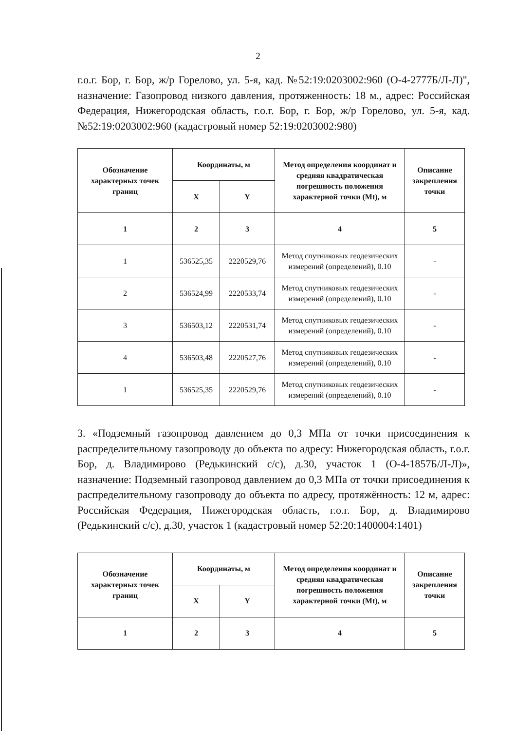2
г.о.г. Бор, г. Бор, ж/р Горелово, ул. 5-я, кад. №52:19:0203002:960 (О-4-2777Б/Л-Л)", назначение: Газопровод низкого давления, протяженность: 18 м., адрес: Российская Федерация, Нижегородская область, г.о.г. Бор, г. Бор, ж/р Горелово, ул. 5-я, кад. №52:19:0203002:960 (кадастровый номер 52:19:0203002:980)
| Обозначение характерных точек границ | Координаты, м | | Метод определения координат и средняя квадратическая погрешность положения характерной точки (Mt), м | Описание закрепления точки |
| --- | --- | --- | --- | --- |
| | X | Y | | |
| 1 | 2 | 3 | 4 | 5 |
| 1 | 536525,35 | 2220529,76 | Метод спутниковых геодезических измерений (определений), 0.10 | - |
| 2 | 536524,99 | 2220533,74 | Метод спутниковых геодезических измерений (определений), 0.10 | - |
| 3 | 536503,12 | 2220531,74 | Метод спутниковых геодезических измерений (определений), 0.10 | - |
| 4 | 536503,48 | 2220527,76 | Метод спутниковых геодезических измерений (определений), 0.10 | - |
| 1 | 536525,35 | 2220529,76 | Метод спутниковых геодезических измерений (определений), 0.10 | - |
3. «Подземный газопровод давлением до 0,3 МПа от точки присоединения к распределительному газопроводу до объекта по адресу: Нижегородская область, г.о.г. Бор, д. Владимирово (Редькинский с/с), д.30, участок 1 (О-4-1857Б/Л-Л)», назначение: Подземный газопровод давлением до 0,3 МПа от точки присоединения к распределительному газопроводу до объекта по адресу, протяжённость: 12 м, адрес: Российская Федерация, Нижегородская область, г.о.г. Бор, д. Владимирово (Редькинский с/с), д.30, участок 1 (кадастровый номер 52:20:1400004:1401)
| Обозначение характерных точек границ | Координаты, м | | Метод определения координат и средняя квадратическая погрешность положения характерной точки (Mt), м | Описание закрепления точки |
| --- | --- | --- | --- | --- |
| | X | Y | | |
| 1 | 2 | 3 | 4 | 5 |